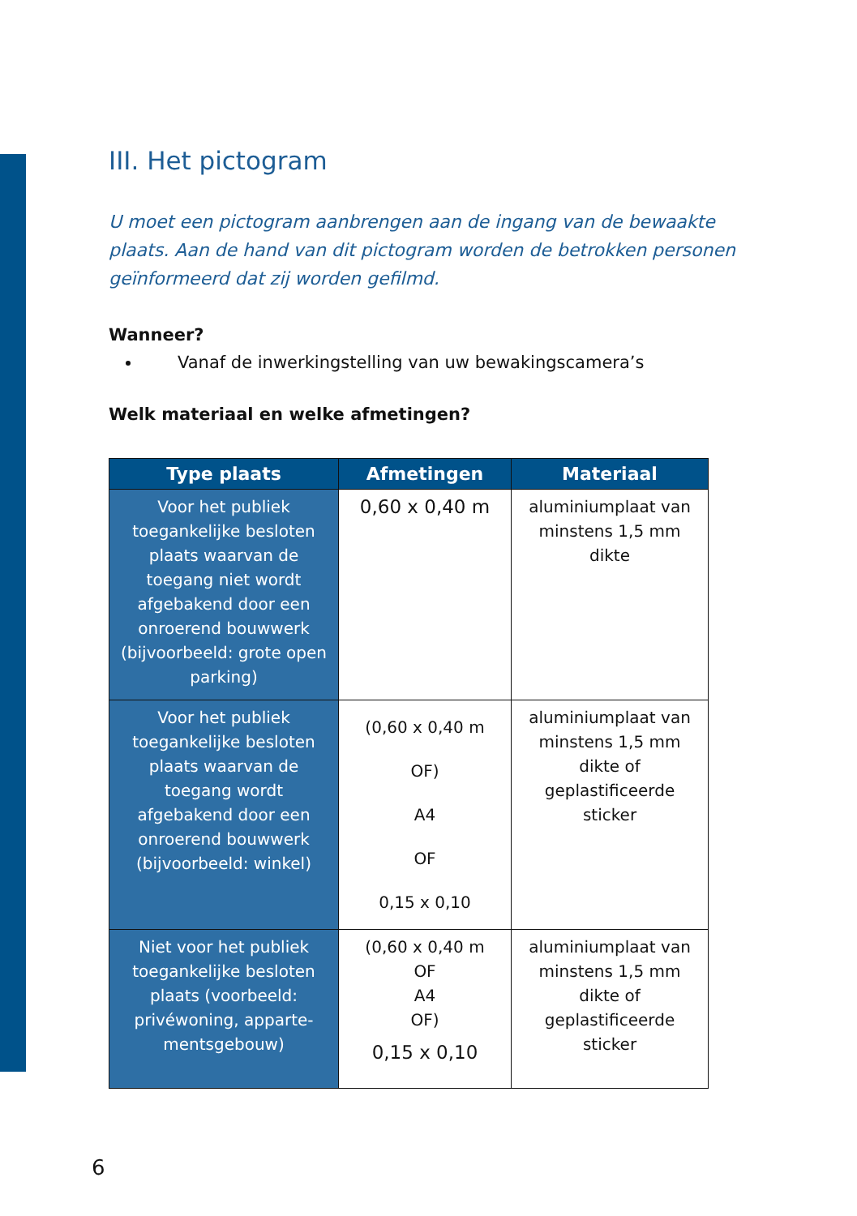III. Het pictogram
U moet een pictogram aanbrengen aan de ingang van de bewaakte plaats. Aan de hand van dit pictogram worden de betrokken personen geïnformeerd dat zij worden gefilmd.
Wanneer?
Vanaf de inwerkingstelling van uw bewakingscamera’s
Welk materiaal en welke afmetingen?
| Type plaats | Afmetingen | Materiaal |
| --- | --- | --- |
| Voor het publiek toegankelijke besloten plaats waarvan de toegang niet wordt afgebakend door een onroerend bouwwerk (bijvoorbeeld: grote open parking) | 0,60 x 0,40 m | aluminiumplaat van minstens 1,5 mm dikte |
| Voor het publiek toegankelijke besloten plaats waarvan de toegang wordt afgebakend door een onroerend bouwwerk (bijvoorbeeld: winkel) | (0,60 x 0,40 m OF) A4 OF 0,15 x 0,10 | aluminiumplaat van minstens 1,5 mm dikte of geplastificeerde sticker |
| Niet voor het publiek toegankelijke besloten plaats (voorbeeld: privéwoning, apparte-mentsgebouw) | (0,60 x 0,40 m OF A4 OF) 0,15 x 0,10 | aluminiumplaat van minstens 1,5 mm dikte of geplastificeerde sticker |
6